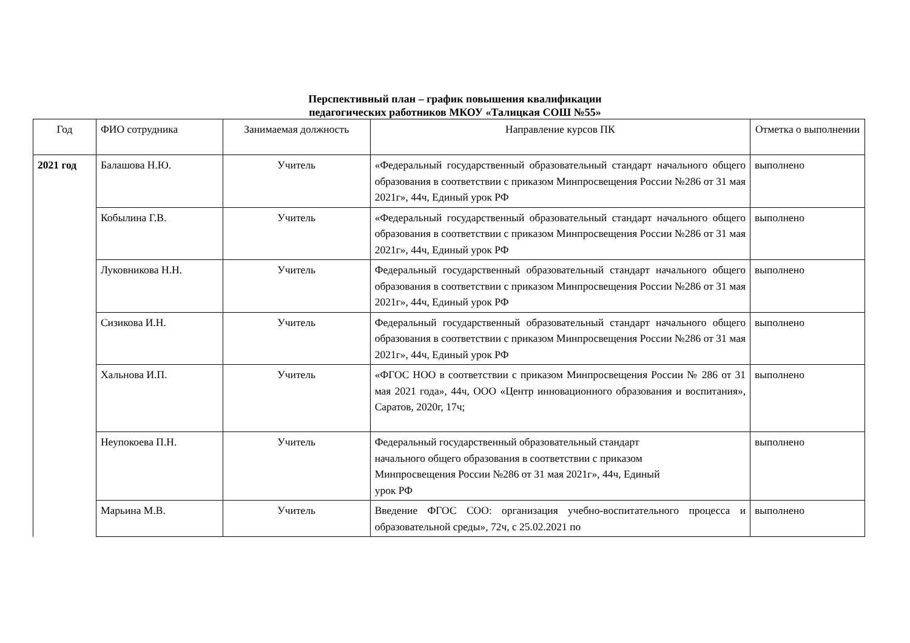Перспективный план – график повышения квалификации
педагогических работников МКОУ «Талицкая СОШ №55»
| Год | ФИО сотрудника | Занимаемая должность | Направление курсов ПК | Отметка о выполнении |
| --- | --- | --- | --- | --- |
| 2021 год | Балашова Н.Ю. | Учитель | «Федеральный государственный образовательный стандарт начального общего образования в соответствии с приказом Минпросвещения России №286 от 31 мая 2021г», 44ч, Единый урок РФ | выполнено |
| | Кобылина Г.В. | Учитель | «Федеральный государственный образовательный стандарт начального общего образования в соответствии с приказом Минпросвещения России №286 от 31 мая 2021г», 44ч, Единый урок РФ | выполнено |
| | Луковникова Н.Н. | Учитель | Федеральный государственный образовательный стандарт начального общего образования в соответствии с приказом Минпросвещения России №286 от 31 мая 2021г», 44ч, Единый урок РФ | выполнено |
| | Сизикова И.Н. | Учитель | Федеральный государственный образовательный стандарт начального общего образования в соответствии с приказом Минпросвещения России №286 от 31 мая 2021г», 44ч, Единый урок РФ | выполнено |
| | Хальнова И.П. | Учитель | «ФГОС НОО в соответствии с приказом Минпросвещения России № 286 от 31 мая 2021 года», 44ч, ООО «Центр инновационного образования и воспитания», Саратов, 2020г, 17ч; | выполнено |
| | Неупокоева П.Н. | Учитель | Федеральный государственный образовательный стандарт начального общего образования в соответствии с приказом Минпросвещения России №286 от 31 мая 2021г», 44ч, Единый урок РФ | выполнено |
| | Марьина М.В. | Учитель | Введение ФГОС СОО: организация учебно-воспитательного процесса и образовательной среды», 72ч, с 25.02.2021 по | выполнено |